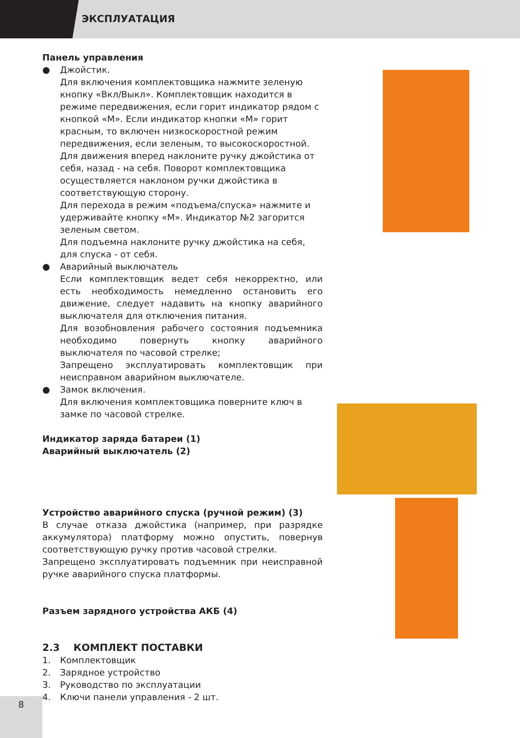ЭКСПЛУАТАЦИЯ
Панель управления
● Джойстик.
Для включения комплектовщика нажмите зеленую кнопку «Вкл/Выкл». Комплектовщик находится в режиме передвижения, если горит индикатор рядом с кнопкой «М». Если индикатор кнопки «М» горит красным, то включен низкоскоростной режим передвижения, если зеленым, то высокоскоростной. Для движения вперед наклоните ручку джойстика от себя, назад - на себя. Поворот комплектовщика осуществляется наклоном ручки джойстика в соответствующую сторону.
Для перехода в режим «подъема/спуска» нажмите и удерживайте кнопку «М». Индикатор №2 загорится зеленым светом.
Для подъемна наклоните ручку джойстика на себя, для спуска - от себя.
● Аварийный выключатель
Если комплектовщик ведет себя некорректно, или есть необходимость немедленно остановить его движение, следует надавить на кнопку аварийного выключателя для отключения питания.
Для возобновления рабочего состояния подъемника необходимо повернуть кнопку аварийного выключателя по часовой стрелке;
Запрещено эксплуатировать комплектовщик при неисправном аварийном выключателе.
● Замок включения.
Для включения комплектовщика поверните ключ в замке по часовой стрелке.
Индикатор заряда батареи (1)
Аварийный выключатель (2)
Устройство аварийного спуска (ручной режим) (3)
В случае отказа джойстика (например, при разрядке аккумулятора) платформу можно опустить, повернув соответствующую ручку против часовой стрелки.
Запрещено эксплуатировать подъемник при неисправной ручке аварийного спуска платформы.
Разъем зарядного устройства АКБ (4)
2.3 КОМПЛЕКТ ПОСТАВКИ
1. Комплектовщик
2. Зарядное устройство
3. Руководство по эксплуатации
4. Ключи панели управления - 2 шт.
8